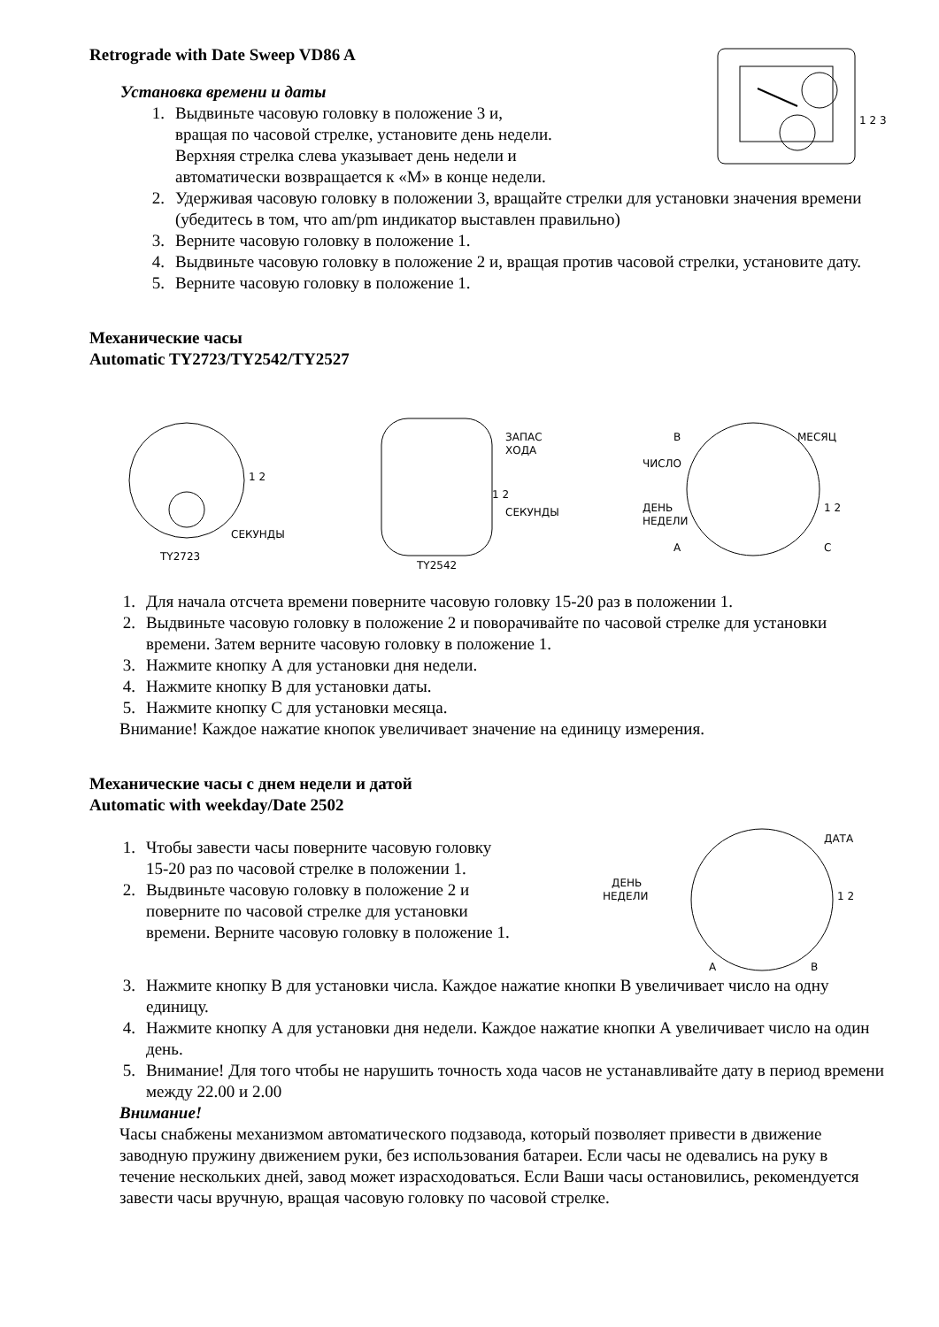Retrograde with Date Sweep VD86 A
Установка времени и даты
1. Выдвиньте часовую головку в положение 3 и,
вращая по часовой стрелке, установите день недели.
Верхняя стрелка слева указывает день недели и
автоматически возвращается к «M» в конце недели.
1 2 3
2. Удерживая часовую головку в положении 3, вращайте стрелки для установки значения времени (убедитесь в том, что am/pm индикатор выставлен правильно)
3. Верните часовую головку в положение 1.
4. Выдвиньте часовую головку в положение 2 и, вращая против часовой стрелки, установите дату.
5. Верните часовую головку в положение 1.
Механические часы
Automatic TY2723/TY2542/TY2527
СЕКУНДЫ
TY2723
1 2
ЗАПАС
ХОДА
СЕКУНДЫ
TY2542
1 2
B
МЕСЯЦ
ЧИСЛО
ДЕНЬ
НЕДЕЛИ
A
C
1 2
1. Для начала отсчета времени поверните часовую головку 15-20 раз в положении 1.
2. Выдвиньте часовую головку в положение 2 и поворачивайте по часовой стрелке для установки времени. Затем верните часовую головку в положение 1.
3. Нажмите кнопку А для установки дня недели.
4. Нажмите кнопку В для установки даты.
5. Нажмите кнопку С для установки месяца.
Внимание! Каждое нажатие кнопок увеличивает значение на единицу измерения.
Механические часы с днем недели и датой
Automatic with weekday/Date 2502
1. Чтобы завести часы поверните часовую головку 15-20 раз по часовой стрелке в положении 1.
2. Выдвиньте часовую головку в положение 2 и поверните по часовой стрелке для установки времени. Верните часовую головку в положение 1.
ДАТА
ДЕНЬ
НЕДЕЛИ
1 2
A
B
3. Нажмите кнопку В для установки числа. Каждое нажатие кнопки В увеличивает число на одну единицу.
4. Нажмите кнопку А для установки дня недели. Каждое нажатие кнопки А увеличивает число на один день.
5. Внимание! Для того чтобы не нарушить точность хода часов не устанавливайте дату в период времени между 22.00 и 2.00
Внимание!
Часы снабжены механизмом автоматического подзавода, который позволяет привести в движение заводную пружину движением руки, без использования батареи. Если часы не одевались на руку в течение нескольких дней, завод может израсходоваться. Если Ваши часы остановились, рекомендуется завести часы вручную, вращая часовую головку по часовой стрелке.